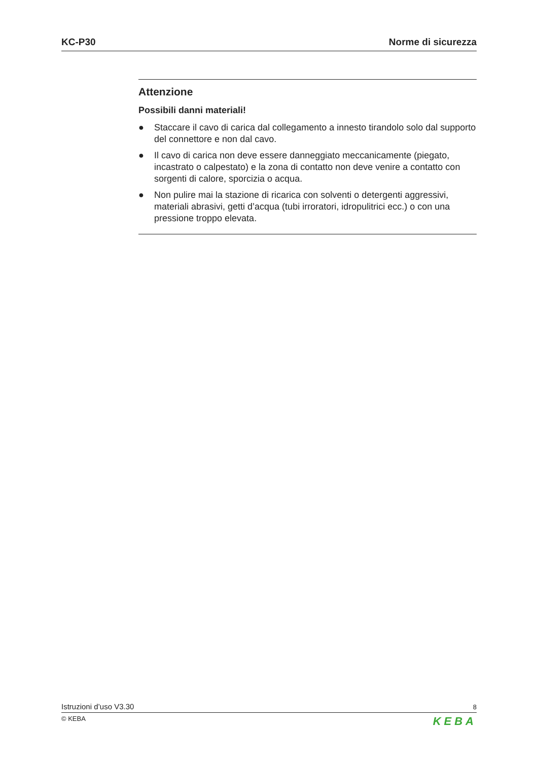KC-P30 Norme di sicurezza
Attenzione
Possibili danni materiali!
● Staccare il cavo di carica dal collegamento a innesto tirandolo solo dal supporto del connettore e non dal cavo.
● Il cavo di carica non deve essere danneggiato meccanicamente (piega­to, incastrato o calpestato) e la zona di contatto non deve venire a con­tatto con sorgenti di calore, sporcizia o acqua.
● Non pulire mai la stazione di ricarica con solventi o detergenti aggressi­vi, materiali abrasivi, getti d’acqua (tubi irroratori, idropulitrici ecc.) o con una pressione troppo elevata.
Istruzioni d’uso V3.30
8
© KEBA
KEBA